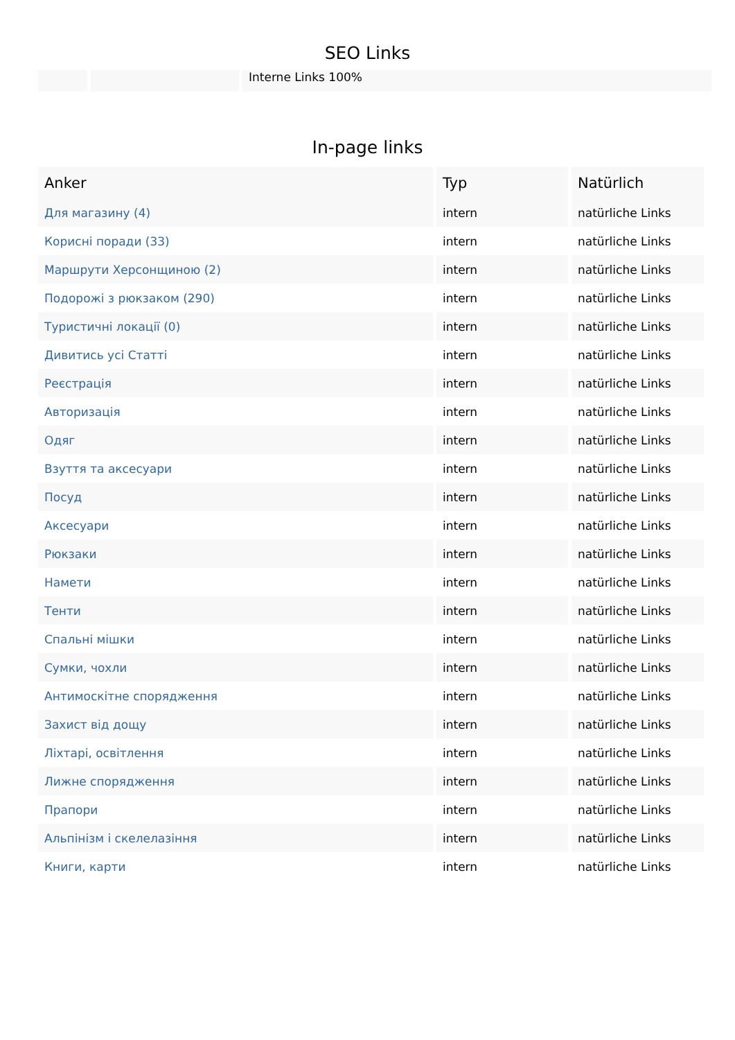SEO Links
Interne Links 100%
In-page links
| Anker | Typ | Natürlich |
| --- | --- | --- |
| Для магазину (4) | intern | natürliche Links |
| Корисні поради (33) | intern | natürliche Links |
| Маршрути Херсонщиною (2) | intern | natürliche Links |
| Подорожі з рюкзаком (290) | intern | natürliche Links |
| Туристичні локації (0) | intern | natürliche Links |
| Дивитись усі Статті | intern | natürliche Links |
| Реєстрація | intern | natürliche Links |
| Авторизація | intern | natürliche Links |
| Одяг | intern | natürliche Links |
| Взуття та аксесуари | intern | natürliche Links |
| Посуд | intern | natürliche Links |
| Аксесуари | intern | natürliche Links |
| Рюкзаки | intern | natürliche Links |
| Намети | intern | natürliche Links |
| Тенти | intern | natürliche Links |
| Спальні мішки | intern | natürliche Links |
| Сумки, чохли | intern | natürliche Links |
| Антимоскітне спорядження | intern | natürliche Links |
| Захист від дощу | intern | natürliche Links |
| Ліхтарі, освітлення | intern | natürliche Links |
| Лижне спорядження | intern | natürliche Links |
| Прапори | intern | natürliche Links |
| Альпінізм і скелелазіння | intern | natürliche Links |
| Книги, карти | intern | natürliche Links |